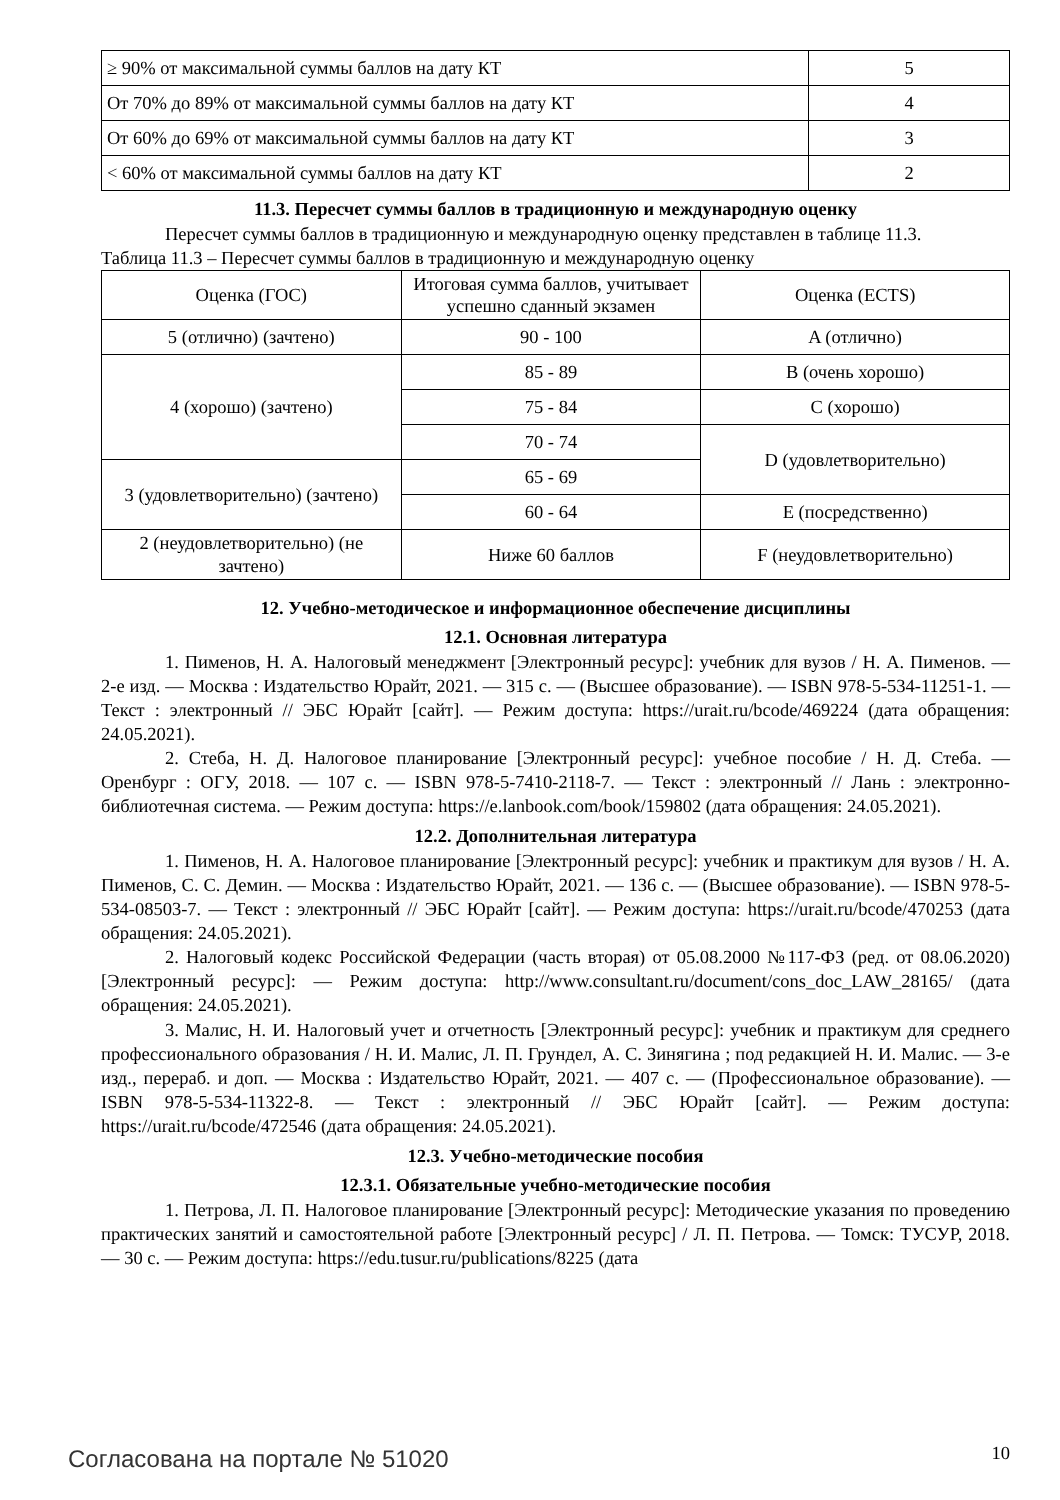| ≥ 90% от максимальной суммы баллов на дату КТ | 5 |
| От 70% до 89% от максимальной суммы баллов на дату КТ | 4 |
| От 60% до 69% от максимальной суммы баллов на дату КТ | 3 |
| < 60% от максимальной суммы баллов на дату КТ | 2 |
11.3. Пересчет суммы баллов в традиционную и международную оценку
Пересчет суммы баллов в традиционную и международную оценку представлен в таблице 11.3.
Таблица 11.3 – Пересчет суммы баллов в традиционную и международную оценку
| Оценка (ГОС) | Итоговая сумма баллов, учитывает успешно сданный экзамен | Оценка (ECTS) |
| --- | --- | --- |
| 5 (отлично) (зачтено) | 90 - 100 | A (отлично) |
| 4 (хорошо) (зачтено) | 85 - 89 | B (очень хорошо) |
| | 75 - 84 | C (хорошо) |
| | 70 - 74 | D (удовлетворительно) |
| 3 (удовлетворительно) (зачтено) | 65 - 69 | |
| | 60 - 64 | E (посредственно) |
| 2 (неудовлетворительно) (не зачтено) | Ниже 60 баллов | F (неудовлетворительно) |
12. Учебно-методическое и информационное обеспечение дисциплины
12.1. Основная литература
1. Пименов, Н. А. Налоговый менеджмент [Электронный ресурс]: учебник для вузов / Н. А. Пименов. — 2-е изд. — Москва : Издательство Юрайт, 2021. — 315 с. — (Высшее образование). — ISBN 978-5-534-11251-1. — Текст : электронный // ЭБС Юрайт [сайт]. — Режим доступа: https://urait.ru/bcode/469224 (дата обращения: 24.05.2021).
2. Стеба, Н. Д. Налоговое планирование [Электронный ресурс]: учебное пособие / Н. Д. Стеба. — Оренбург : ОГУ, 2018. — 107 с. — ISBN 978-5-7410-2118-7. — Текст : электронный // Лань : электронно-библиотечная система. — Режим доступа: https://e.lanbook.com/book/159802 (дата обращения: 24.05.2021).
12.2. Дополнительная литература
1. Пименов, Н. А. Налоговое планирование [Электронный ресурс]: учебник и практикум для вузов / Н. А. Пименов, С. С. Демин. — Москва : Издательство Юрайт, 2021. — 136 с. — (Высшее образование). — ISBN 978-5-534-08503-7. — Текст : электронный // ЭБС Юрайт [сайт]. — Режим доступа: https://urait.ru/bcode/470253 (дата обращения: 24.05.2021).
2. Налоговый кодекс Российской Федерации (часть вторая) от 05.08.2000 №117-ФЗ (ред. от 08.06.2020) [Электронный ресурс]: — Режим доступа: http://www.consultant.ru/document/cons_doc_LAW_28165/ (дата обращения: 24.05.2021).
3. Малис, Н. И. Налоговый учет и отчетность [Электронный ресурс]: учебник и практикум для среднего профессионального образования / Н. И. Малис, Л. П. Грундел, А. С. Зинягина ; под редакцией Н. И. Малис. — 3-е изд., перераб. и доп. — Москва : Издательство Юрайт, 2021. — 407 с. — (Профессиональное образование). — ISBN 978-5-534-11322-8. — Текст : электронный // ЭБС Юрайт [сайт]. — Режим доступа: https://urait.ru/bcode/472546 (дата обращения: 24.05.2021).
12.3. Учебно-методические пособия
12.3.1. Обязательные учебно-методические пособия
1. Петрова, Л. П. Налоговое планирование [Электронный ресурс]: Методические указания по проведению практических занятий и самостоятельной работе [Электронный ресурс] / Л. П. Петрова. — Томск: ТУСУР, 2018. — 30 с. — Режим доступа: https://edu.tusur.ru/publications/8225 (дата
Согласована на портале № 51020 10